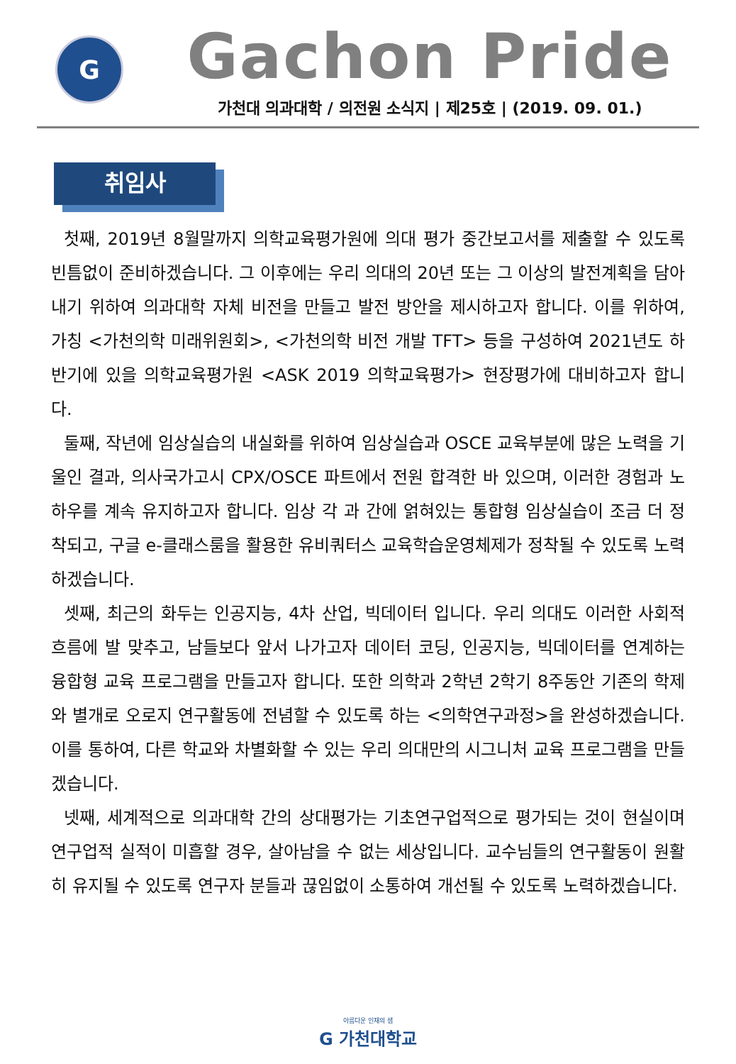G
Gachon Pride
가천대 의과대학 / 의전원 소식지 | 제25호 | (2019. 09. 01.)
취임사
첫째, 2019년 8월말까지 의학교육평가원에 의대 평가 중간보고서를 제출할 수 있도록 빈틈없이 준비하겠습니다. 그 이후에는 우리 의대의 20년 또는 그 이상의 발전계획을 담아내기 위하여 의과대학 자체 비전을 만들고 발전 방안을 제시하고자 합니다. 이를 위하여, 가칭 <가천의학 미래위원회>, <가천의학 비전 개발 TFT> 등을 구성하여 2021년도 하반기에 있을 의학교육평가원 <ASK 2019 의학교육평가> 현장평가에 대비하고자 합니다.
둘째, 작년에 임상실습의 내실화를 위하여 임상실습과 OSCE 교육부분에 많은 노력을 기울인 결과, 의사국가고시 CPX/OSCE 파트에서 전원 합격한 바 있으며, 이러한 경험과 노하우를 계속 유지하고자 합니다. 임상 각 과 간에 얽혀있는 통합형 임상실습이 조금 더 정착되고, 구글 e-클래스룸을 활용한 유비쿼터스 교육학습운영체제가 정착될 수 있도록 노력하겠습니다.
셋째, 최근의 화두는 인공지능, 4차 산업, 빅데이터 입니다. 우리 의대도 이러한 사회적 흐름에 발 맞추고, 남들보다 앞서 나가고자 데이터 코딩, 인공지능, 빅데이터를 연계하는 융합형 교육 프로그램을 만들고자 합니다. 또한 의학과 2학년 2학기 8주동안 기존의 학제와 별개로 오로지 연구활동에 전념할 수 있도록 하는 <의학연구과정>을 완성하겠습니다. 이를 통하여, 다른 학교와 차별화할 수 있는 우리 의대만의 시그니처 교육 프로그램을 만들겠습니다.
넷째, 세계적으로 의과대학 간의 상대평가는 기초연구업적으로 평가되는 것이 현실이며 연구업적 실적이 미흡할 경우, 살아남을 수 없는 세상입니다. 교수님들의 연구활동이 원활히 유지될 수 있도록 연구자 분들과 끊임없이 소통하여 개선될 수 있도록 노력하겠습니다.
아름다운 인재의 샘
G 가천대학교